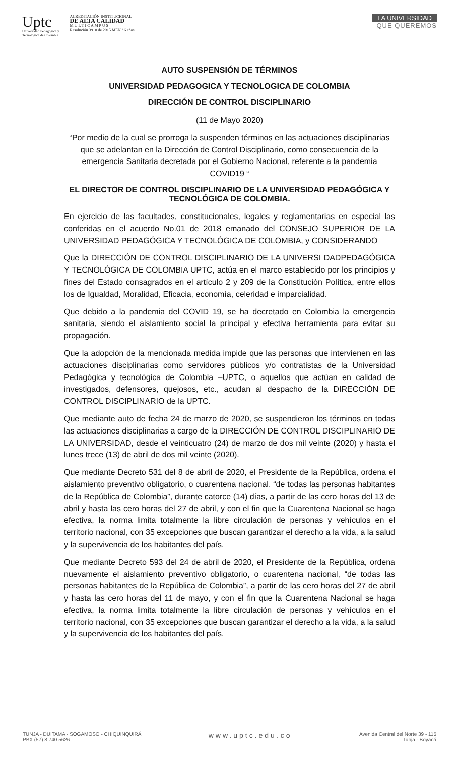Uptc
Universidad Pedagógica y
Tecnológica de Colombia
ACREDITACIÓN INSTITUCIONAL
DE ALTA CALIDAD
M U L T I C A M P U S
Resolución 3910 de 2015 MEN / 6 años
LA UNIVERSIDAD
QUE QUEREMOS
AUTO SUSPENSIÓN DE TÉRMINOS
UNIVERSIDAD PEDAGOGICA Y TECNOLOGICA DE COLOMBIA
DIRECCIÓN DE CONTROL DISCIPLINARIO
(11 de Mayo 2020)
“Por medio de la cual se prorroga la suspenden términos en las actuaciones disciplinarias que se adelantan en la Dirección de Control Disciplinario, como consecuencia de la emergencia Sanitaria decretada por el Gobierno Nacional, referente a la pandemia COVID19 “
EL DIRECTOR DE CONTROL DISCIPLINARIO DE LA UNIVERSIDAD PEDAGÓGICA Y TECNOLÓGICA DE COLOMBIA.
En ejercicio de las facultades, constitucionales, legales y reglamentarias en especial las conferidas en el acuerdo No.01 de 2018 emanado del CONSEJO SUPERIOR DE LA UNIVERSIDAD PEDAGÓGICA Y TECNOLÓGICA DE COLOMBIA, y CONSIDERANDO
Que la DIRECCIÓN DE CONTROL DISCIPLINARIO DE LA UNIVERSI DADPEDAGÓGICA Y TECNOLÓGICA DE COLOMBIA UPTC, actúa en el marco establecido por los principios y fines del Estado consagrados en el artículo 2 y 209 de la Constitución Política, entre ellos los de Igualdad, Moralidad, Eficacia, economía, celeridad e imparcialidad.
Que debido a la pandemia del COVID 19, se ha decretado en Colombia la emergencia sanitaria, siendo el aislamiento social la principal y efectiva herramienta para evitar su propagación.
Que la adopción de la mencionada medida impide que las personas que intervienen en las actuaciones disciplinarias como servidores públicos y/o contratistas de la Universidad Pedagógica y tecnológica de Colombia –UPTC, o aquellos que actúan en calidad de investigados, defensores, quejosos, etc., acudan al despacho de la DIRECCIÓN DE CONTROL DISCIPLINARIO de la UPTC.
Que mediante auto de fecha 24 de marzo de 2020, se suspendieron los términos en todas las actuaciones disciplinarias a cargo de la DIRECCIÓN DE CONTROL DISCIPLINARIO DE LA UNIVERSIDAD, desde el veinticuatro (24) de marzo de dos mil veinte (2020) y hasta el lunes trece (13) de abril de dos mil veinte (2020).
Que mediante Decreto 531 del 8 de abril de 2020, el Presidente de la República, ordena el aislamiento preventivo obligatorio, o cuarentena nacional, “de todas las personas habitantes de la República de Colombia”, durante catorce (14) días, a partir de las cero horas del 13 de abril y hasta las cero horas del 27 de abril, y con el fin que la Cuarentena Nacional se haga efectiva, la norma limita totalmente la libre circulación de personas y vehículos en el territorio nacional, con 35 excepciones que buscan garantizar el derecho a la vida, a la salud y la supervivencia de los habitantes del país.
Que mediante Decreto 593 del 24 de abril de 2020, el Presidente de la República, ordena nuevamente el aislamiento preventivo obligatorio, o cuarentena nacional, “de todas las personas habitantes de la República de Colombia”, a partir de las cero horas del 27 de abril y hasta las cero horas del 11 de mayo, y con el fin que la Cuarentena Nacional se haga efectiva, la norma limita totalmente la libre circulación de personas y vehículos en el territorio nacional, con 35 excepciones que buscan garantizar el derecho a la vida, a la salud y la supervivencia de los habitantes del país.
TUNJA - DUITAMA - SOGAMOSO - CHIQUINQUIRÁ
PBX (57) 8 740 5626
www.uptc.edu.co
Avenida Central del Norte 39 - 115
Tunja - Boyacá